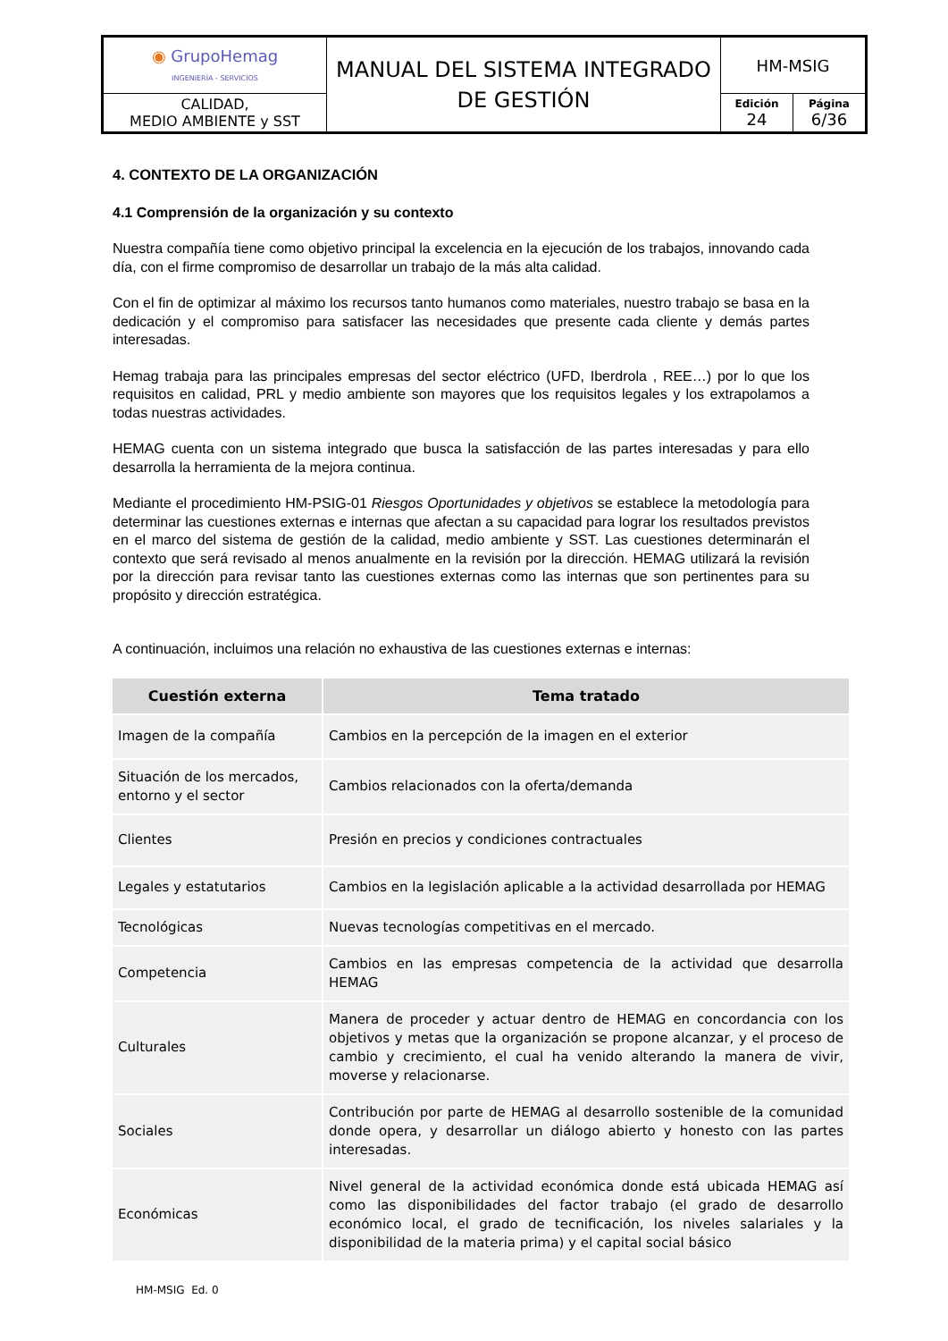| ◉ GrupoHemag INGENIERÍA - SERVICIOS | MANUAL DEL SISTEMA INTEGRADO DE GESTIÓN | HM-MSIG | |
| CALIDAD, MEDIO AMBIENTE y SST | | Edición 24 | Página 6/36 |
4. CONTEXTO DE LA ORGANIZACIÓN
4.1 Comprensión de la organización y su contexto
Nuestra compañía tiene como objetivo principal la excelencia en la ejecución de los trabajos, innovando cada día, con el firme compromiso de desarrollar un trabajo de la más alta calidad.
Con el fin de optimizar al máximo los recursos tanto humanos como materiales, nuestro trabajo se basa en la dedicación y el compromiso para satisfacer las necesidades que presente cada cliente y demás partes interesadas.
Hemag trabaja para las principales empresas del sector eléctrico (UFD, Iberdrola , REE…) por lo que los requisitos en calidad, PRL y medio ambiente son mayores que los requisitos legales y los extrapolamos a todas nuestras actividades.
HEMAG cuenta con un sistema integrado que busca la satisfacción de las partes interesadas y para ello desarrolla la herramienta de la mejora continua.
Mediante el procedimiento HM-PSIG-01 Riesgos Oportunidades y objetivos se establece la metodología para determinar las cuestiones externas e internas que afectan a su capacidad para lograr los resultados previstos en el marco del sistema de gestión de la calidad, medio ambiente y SST. Las cuestiones determinarán el contexto que será revisado al menos anualmente en la revisión por la dirección. HEMAG utilizará la revisión por la dirección para revisar tanto las cuestiones externas como las internas que son pertinentes para su propósito y dirección estratégica.
A continuación, incluimos una relación no exhaustiva de las cuestiones externas e internas:
| Cuestión externa | Tema tratado |
| --- | --- |
| Imagen de la compañía | Cambios en la percepción de la imagen en el exterior |
| Situación de los mercados, entorno y el sector | Cambios relacionados con la oferta/demanda |
| Clientes | Presión en precios y condiciones contractuales |
| Legales y estatutarios | Cambios en la legislación aplicable a la actividad desarrollada por HEMAG |
| Tecnológicas | Nuevas tecnologías competitivas en el mercado. |
| Competencia | Cambios en las empresas competencia de la actividad que desarrolla HEMAG |
| Culturales | Manera de proceder y actuar dentro de HEMAG en concordancia con los objetivos y metas que la organización se propone alcanzar, y el proceso de cambio y crecimiento, el cual ha venido alterando la manera de vivir, moverse y relacionarse. |
| Sociales | Contribución por parte de HEMAG al desarrollo sostenible de la comunidad donde opera, y desarrollar un diálogo abierto y honesto con las partes interesadas. |
| Económicas | Nivel general de la actividad económica donde está ubicada HEMAG así como las disponibilidades del factor trabajo (el grado de desarrollo económico local, el grado de tecnificación, los niveles salariales y la disponibilidad de la materia prima) y el capital social básico |
HM-MSIG Ed. 0